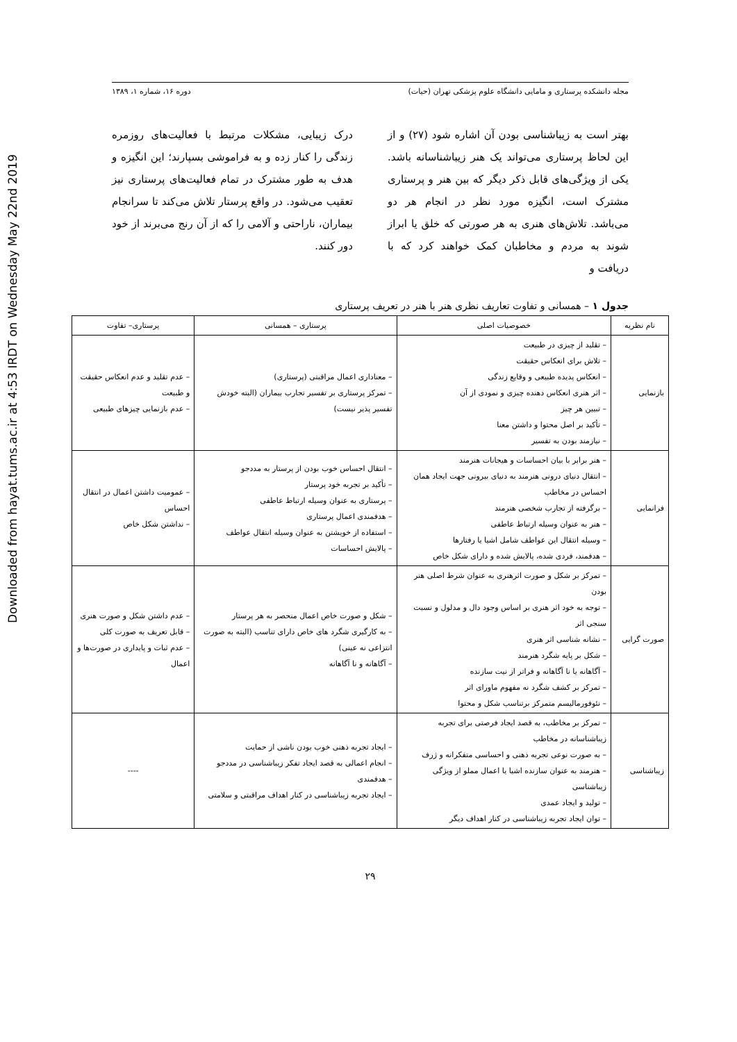Downloaded from hayat.tums.ac.ir at 4:53 IRDT on Wednesday May 22nd 2019
مجله دانشکده پرستاری و مامایی دانشگاه علوم پزشکی تهران (حیات) دوره ۱۶، شماره ۱، ۱۳۸۹
بهتر است به زیباشناسی بودن آن اشاره شود (۲۷) و از این لحاظ پرستاری می‌تواند یک هنر زیباشناسانه باشد. یکی از ویژگی‌های قابل ذکر دیگر که بین هنر و پرستاری مشترک است، انگیزه مورد نظر در انجام هر دو می‌باشد. تلاش‌های هنری به هر صورتی که خلق یا ابراز شوند به مردم و مخاطبان کمک خواهند کرد که با دریافت و
درک زیبایی، مشکلات مرتبط با فعالیت‌های روزمره زندگی را کنار زده و به فراموشی بسپارند؛ این انگیزه و هدف به طور مشترک در تمام فعالیت‌های پرستاری نیز تعقیب می‌شود. در واقع پرستار تلاش می‌کند تا سرانجام بیماران، ناراحتی و آلامی را که از آن رنج می‌برند از خود دور کنند.
جدول ۱ – همسانی و تفاوت تعاریف نظری هنر با هنر در تعریف پرستاری
| نام نظریه | خصوصیات اصلی | پرستاری – همسانی | پرستاری– تفاوت |
| --- | --- | --- | --- |
| بازنمایی | – تقلید از چیزی در طبیعت – تلاش برای انعکاس حقیقت – انعکاس پدیده طبیعی و وقایع زندگی – اثر هنری انعکاس دهنده چیزی و نمودی از آن – تبیین هر چیز – تأکید بر اصل محتوا و داشتن معنا – نیازمند بودن به تفسیر | – معناداری اعمال مراقبتی (پرستاری) – تمرکز پرستاری بر تفسیر تجارب بیماران (البته خودش تفسیر پذیر نیست) | – عدم تقلید و عدم انعکاس حقیقت و طبیعت – عدم بازنمایی چیزهای طبیعی |
| فرانمایی | – هنر برابر با بیان احساسات و هیجانات هنرمند – انتقال دنیای درونی هنرمند به دنیای بیرونی جهت ایجاد همان احساس در مخاطب – برگرفته از تجارب شخصی هنرمند – هنر به عنوان وسیله ارتباط عاطفی – وسیله انتقال این عواطف شامل اشیا یا رفتارها – هدفمند، فردی شده، پالایش شده و دارای شکل خاص | – انتقال احساس خوب بودن از پرستار به مددجو – تأکید بر تجربه خود پرستار – پرستاری به عنوان وسیله ارتباط عاطفی – هدفمندی اعمال پرستاری – استفاده از خویشتن به عنوان وسیله انتقال عواطف – پالایش احساسات | – عمومیت داشتن اعمال در انتقال احساس – نداشتن شکل خاص |
| صورت گرایی | – تمرکز بر شکل و صورت اثرهنری به عنوان شرط اصلی هنر بودن – توجه به خود اثر هنری بر اساس وجود دال و مدلول و نسبت سنجی اثر – نشانه شناسی اثر هنری – شکل بر پایه شگرد هنرمند – آگاهانه یا نا آگاهانه و فراتر از نیت سازنده – تمرکز بر کشف شگرد نه مفهوم ماورای اثر – نئوفورمالیسم متمرکز برتناسب شکل و محتوا | – شکل و صورت خاص اعمال منحصر به هر پرستار – به کارگیری شگرد های خاص دارای تناسب (البته به صورت انتزاعی نه عینی) – آگاهانه و نا آگاهانه | – عدم داشتن شکل و صورت هنری – قابل تعریف به صورت کلی – عدم ثبات و پایداری در صورت‌ها و اعمال |
| زیباشناسی | – تمرکز بر مخاطب، به قصد ایجاد فرصتی برای تجربه زیباشناسانه در مخاطب – به صورت نوعی تجربه ذهنی و احساسی متفکرانه و ژرف – هنرمند به عنوان سازنده اشیا یا اعمال مملو از ویژگی زیباشناسی – تولید و ایجاد عمدی – توان ایجاد تجربه زیباشناسی در کنار اهداف دیگر | – ایجاد تجربه ذهنی خوب بودن ناشی از حمایت – انجام اعمالی به قصد ایجاد تفکر زیباشناسی در مددجو – هدفمندی – ایجاد تجربه زیباشناسی در کنار اهداف مراقبتی و سلامتی | ---- |
۲۹